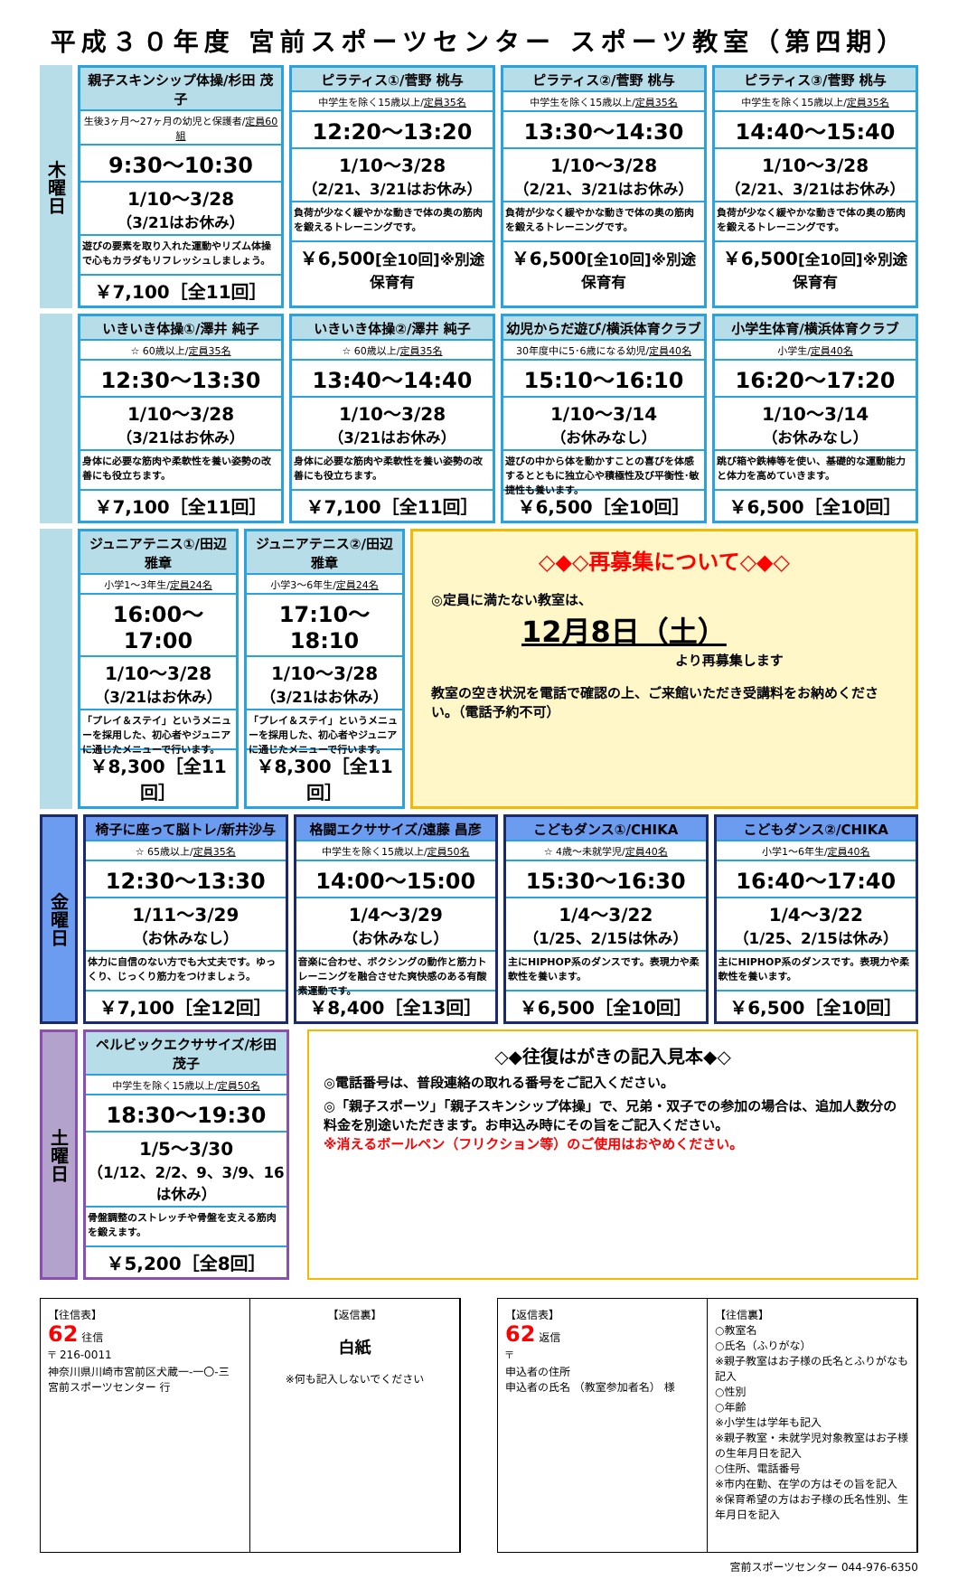平成３０年度 宮前スポーツセンター スポーツ教室（第四期）
木曜日
親子スキンシップ体操/杉田 茂子
生後3ヶ月～27ヶ月の幼児と保護者/定員60組
9:30～10:30
1/10～3/28
（3/21はお休み）
遊びの要素を取り入れた運動やリズム体操で心もカラダもリフレッシュしましょう。
￥7,100［全11回］
ピラティス①/菅野 桃与
中学生を除く15歳以上/定員35名
12:20～13:20
1/10～3/28
（2/21、3/21はお休み）
負荷が少なく緩やかな動きで体の奥の筋肉を鍛えるトレーニングです。
￥6,500[全10回]※別途保育有
ピラティス②/菅野 桃与
中学生を除く15歳以上/定員35名
13:30～14:30
1/10～3/28
（2/21、3/21はお休み）
負荷が少なく緩やかな動きで体の奥の筋肉を鍛えるトレーニングです。
￥6,500[全10回]※別途保育有
ピラティス③/菅野 桃与
中学生を除く15歳以上/定員35名
14:40～15:40
1/10～3/28
（2/21、3/21はお休み）
負荷が少なく緩やかな動きで体の奥の筋肉を鍛えるトレーニングです。
￥6,500[全10回]※別途保育有
いきいき体操①/澤井 純子
☆ 60歳以上/定員35名
12:30～13:30
1/10～3/28
（3/21はお休み）
身体に必要な筋肉や柔軟性を養い姿勢の改善にも役立ちます。
￥7,100［全11回］
いきいき体操②/澤井 純子
☆ 60歳以上/定員35名
13:40～14:40
1/10～3/28
（3/21はお休み）
身体に必要な筋肉や柔軟性を養い姿勢の改善にも役立ちます。
￥7,100［全11回］
幼児からだ遊び/横浜体育クラブ
30年度中に5･6歳になる幼児/定員40名
15:10～16:10
1/10～3/14
（お休みなし）
遊びの中から体を動かすことの喜びを体感するとともに独立心や積極性及び平衡性･敏捷性も養います。
￥6,500［全10回］
小学生体育/横浜体育クラブ
小学生/定員40名
16:20～17:20
1/10～3/14
（お休みなし）
跳び箱や鉄棒等を使い、基礎的な運動能力と体力を高めていきます。
￥6,500［全10回］
ジュニアテニス①/田辺 雅章
小学1～3年生/定員24名
16:00～17:00
1/10～3/28
（3/21はお休み）
「プレイ＆ステイ」というメニューを採用した、初心者やジュニアに通じたメニューで行います。
￥8,300［全11回］
ジュニアテニス②/田辺 雅章
小学3～6年生/定員24名
17:10～18:10
1/10～3/28
（3/21はお休み）
「プレイ＆ステイ」というメニューを採用した、初心者やジュニアに通じたメニューで行います。
￥8,300［全11回］
◇◆◇再募集について◇◆◇
◎定員に満たない教室は、
12月8日（土）
より再募集します
教室の空き状況を電話で確認の上、ご来館いただき受講料をお納めください。（電話予約不可）
金曜日
椅子に座って脳トレ/新井沙与
☆ 65歳以上/定員35名
12:30～13:30
1/11～3/29
（お休みなし）
体力に自信のない方でも大丈夫です。ゆっくり、じっくり筋力をつけましょう。
￥7,100［全12回］
格闘エクササイズ/遠藤 昌彦
中学生を除く15歳以上/定員50名
14:00～15:00
1/4～3/29
（お休みなし）
音楽に合わせ、ボクシングの動作と筋力トレーニングを融合させた爽快感のある有酸素運動です。
￥8,400［全13回］
こどもダンス①/CHIKA
☆ 4歳～未就学児/定員40名
15:30～16:30
1/4～3/22
（1/25、2/15は休み）
主にHIPHOP系のダンスです。表現力や柔軟性を養います。
￥6,500［全10回］
こどもダンス②/CHIKA
小学1～6年生/定員40名
16:40～17:40
1/4～3/22
（1/25、2/15は休み）
主にHIPHOP系のダンスです。表現力や柔軟性を養います。
￥6,500［全10回］
土曜日
ペルビックエクササイズ/杉田 茂子
中学生を除く15歳以上/定員50名
18:30～19:30
1/5～3/30
（1/12、2/2、9、3/9、16は休み）
骨盤調整のストレッチや骨盤を支える筋肉を鍛えます。
￥5,200［全8回］
◇◆往復はがきの記入見本◆◇
◎電話番号は、普段連絡の取れる番号をご記入ください。
◎「親子スポーツ」「親子スキンシップ体操」で、兄弟・双子での参加の場合は、追加人数分の料金を別途いただきます。お申込み時にその旨をご記入ください。
※消えるボールペン（フリクション等）のご使用はおやめください。
【往信表】
62 往信
〒 216-0011
神奈川県川崎市宮前区犬蔵一-一〇-三
宮前スポーツセンター 行
【返信裏】
白紙
※何も記入しないでください
【返信表】
62 返信
〒
申込者の住所
申込者の氏名 （教室参加者名） 様
【往信裏】
○教室名
○氏名（ふりがな）
※親子教室はお子様の氏名とふりがなも記入
○性別
○年齢
※小学生は学年も記入
※親子教室・未就学児対象教室はお子様の生年月日を記入
○住所、電話番号
※市内在勤、在学の方はその旨を記入
※保育希望の方はお子様の氏名性別、生年月日を記入
宮前スポーツセンター 044-976-6350